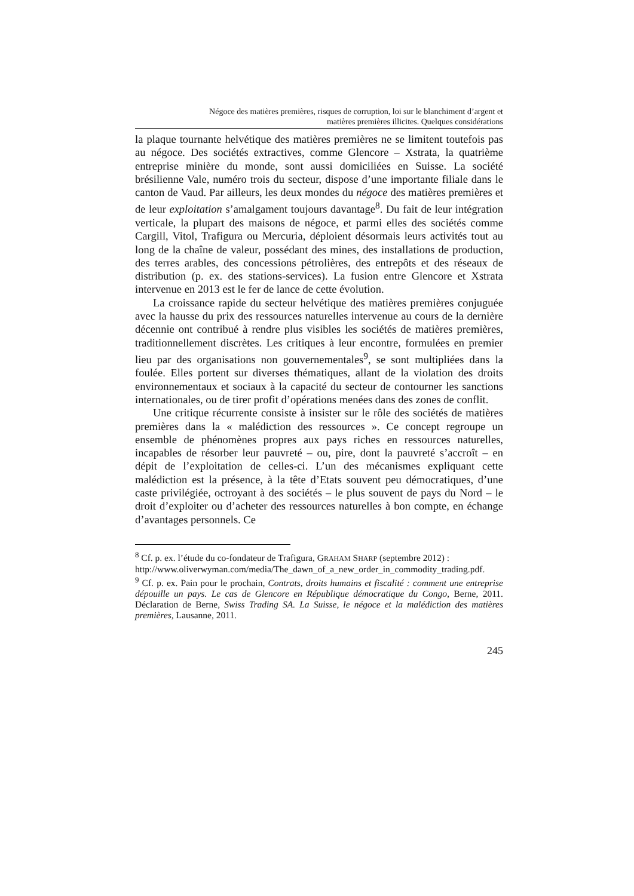Négoce des matières premières, risques de corruption, loi sur le blanchiment d’argent et
matières premières illicites. Quelques considérations
la plaque tournante helvétique des matières premières ne se limitent toutefois pas au négoce. Des sociétés extractives, comme Glencore – Xstrata, la quatrième entreprise minière du monde, sont aussi domiciliées en Suisse. La société brésilienne Vale, numéro trois du secteur, dispose d’une importante filiale dans le canton de Vaud. Par ailleurs, les deux mondes du négoce des matières premières et de leur exploitation s’amalgament toujours davantage<sup>8</sup>. Du fait de leur intégration verticale, la plupart des maisons de négoce, et parmi elles des sociétés comme Cargill, Vitol, Trafigura ou Mercuria, déploient désormais leurs activités tout au long de la chaîne de valeur, possédant des mines, des installations de production, des terres arables, des concessions pétrolières, des entrepôts et des réseaux de distribution (p. ex. des stations-services). La fusion entre Glencore et Xstrata intervenue en 2013 est le fer de lance de cette évolution.
La croissance rapide du secteur helvétique des matières premières conjuguée avec la hausse du prix des ressources naturelles intervenue au cours de la dernière décennie ont contribué à rendre plus visibles les sociétés de matières premières, traditionnellement discrètes. Les critiques à leur encontre, formulées en premier lieu par des organisations non gouvernementales<sup>9</sup>, se sont multipliées dans la foulée. Elles portent sur diverses thématiques, allant de la violation des droits environnementaux et sociaux à la capacité du secteur de contourner les sanctions internationales, ou de tirer profit d’opérations menées dans des zones de conflit.
Une critique récurrente consiste à insister sur le rôle des sociétés de matières premières dans la « malédiction des ressources ». Ce concept regroupe un ensemble de phénomènes propres aux pays riches en ressources naturelles, incapables de résorber leur pauvreté – ou, pire, dont la pauvreté s’accroît – en dépit de l’exploitation de celles-ci. L’un des mécanismes expliquant cette malédiction est la présence, à la tête d’Etats souvent peu démocratiques, d’une caste privilégiée, octroyant à des sociétés – le plus souvent de pays du Nord – le droit d’exploiter ou d’acheter des ressources naturelles à bon compte, en échange d’avantages personnels. Ce
<sup>8</sup> Cf. p. ex. l’étude du co-fondateur de Trafigura, GRAHAM SHARP (septembre 2012) :
http://www.oliverwyman.com/media/The_dawn_of_a_new_order_in_commodity_trading.pdf.
<sup>9</sup> Cf. p. ex. Pain pour le prochain, Contrats, droits humains et fiscalité : comment une entreprise dépouille un pays. Le cas de Glencore en République démocratique du Congo, Berne, 2011. Déclaration de Berne, Swiss Trading SA. La Suisse, le négoce et la malédiction des matières premières, Lausanne, 2011.
245